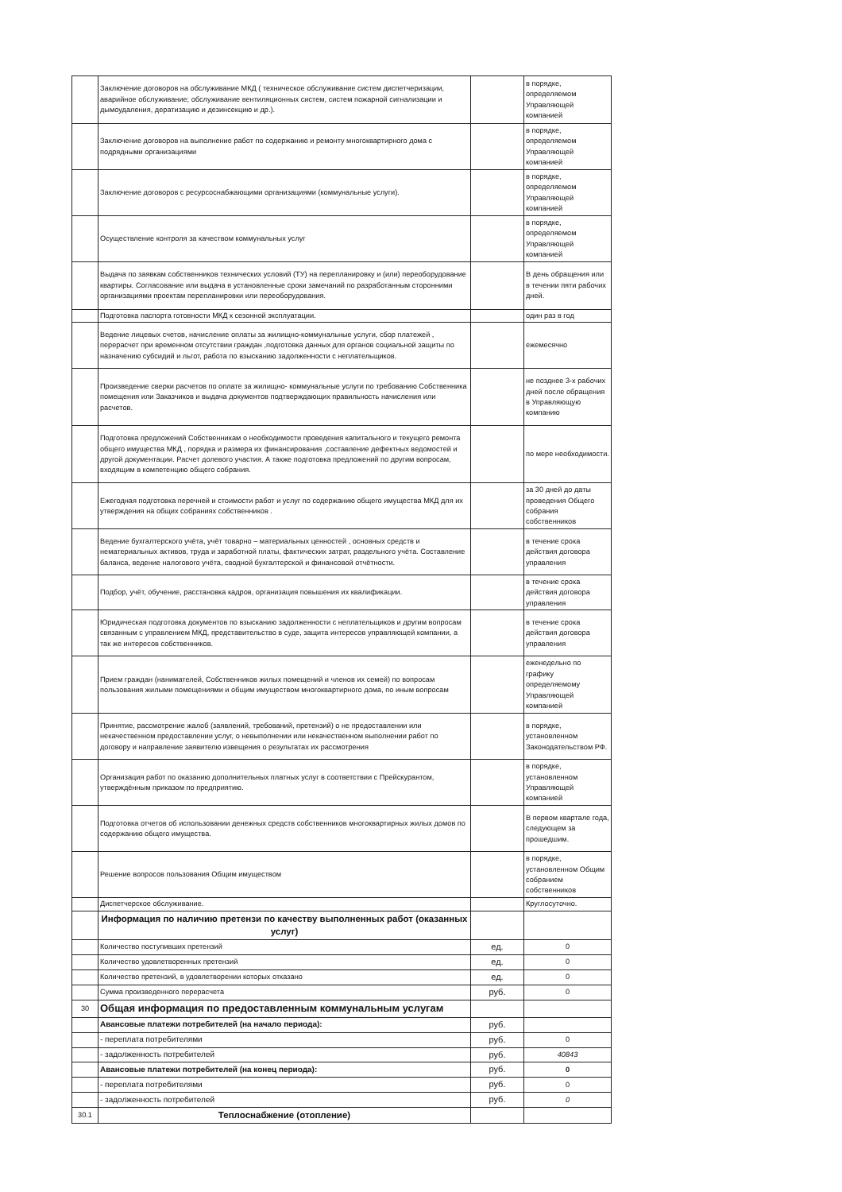| | Заключение договоров на обслуживание МКД ( техническое обслуживание систем диспетчеризации, аварийное обслуживание; обслуживание вентиляционных систем, систем пожарной сигнализации и дымоудаления, дератизацию и дезинсекцию и др.). | | в порядке, определяемом Управляющей компанией |
| | Заключение договоров на выполнение работ по содержанию и ремонту многоквартирного дома с подрядными организациями | | в порядке, определяемом Управляющей компанией |
| | Заключение договоров с ресурсоснабжающими организациями (коммунальные услуги). | | в порядке, определяемом Управляющей компанией |
| | Осуществление контроля за качеством коммунальных услуг | | в порядке, определяемом Управляющей компанией |
| | Выдача по заявкам собственников технических условий (ТУ) на перепланировку и (или) переоборудование квартиры. Согласование или выдача в установленные сроки замечаний по разработанным сторонними организациями проектам перепланировки или переоборудования. | | В день обращения или в течении пяти рабочих дней. |
| | Подготовка паспорта готовности МКД к сезонной эксплуатации. | | один раз в год |
| | Ведение лицевых счетов, начисление оплаты за жилищно-коммунальные услуги, сбор платежей , перерасчет при временном отсутствии граждан ,подготовка данных для органов социальной защиты по назначению субсидий и льгот, работа по взысканию задолженности с неплательщиков. | | ежемесячно |
| | Произведение сверки расчетов по оплате за жилищно- коммунальные услуги по требованию Собственника помещения или Заказчиков и выдача документов подтверждающих правильность начисления или расчетов. | | не позднее 3-х рабочих дней после обращения в Управляющую компанию |
| | Подготовка предложений Собственникам о необходимости проведения капитального и текущего ремонта общего имущества МКД , порядка и размера их финансирования ,составление дефектных ведомостей и другой документации. Расчет долевого участия. А также подготовка предложений по другим вопросам, входящим в компетенцию общего собрания. | | по мере необходимости. |
| | Ежегодная подготовка перечней и стоимости работ и услуг по содержанию общего имущества МКД для их утверждения на общих собраниях собственников . | | за 30 дней до даты проведения Общего собрания собственников |
| | Ведение бухгалтерского учёта, учёт товарно – материальных ценностей , основных средств и нематериальных активов, труда и заработной платы, фактических затрат, раздельного учёта. Составление баланса, ведение налогового учёта, сводной бухгалтерской и финансовой отчётности. | | в течение срока действия договора управления |
| | Подбор, учёт, обучение, расстановка кадров, организация повышения их квалификации. | | в течение срока действия договора управления |
| | Юридическая подготовка документов по взысканию задолженности с неплательщиков и другим вопросам связанным с управлением МКД, представительство в суде, защита интересов управляющей компании, а так же интересов собственников. | | в течение срока действия договора управления |
| | Прием граждан (нанимателей, Собственников жилых помещений и членов их семей) по вопросам пользования жилыми помещениями и общим имуществом многоквартирного дома, по иным вопросам | | еженедельно по графику определяемому Управляющей компанией |
| | Принятие, рассмотрение жалоб (заявлений, требований, претензий) о не предоставлении или некачественном предоставлении услуг, о невыполнении или некачественном выполнении работ по договору и направление заявителю извещения о результатах их рассмотрения | | в порядке, установленном Законодательством РФ. |
| | Организация работ по оказанию дополнительных платных услуг в соответствии с Прейскурантом, утверждённым приказом по предприятию. | | в порядке, установленном Управляющей компанией |
| | Подготовка отчетов об использовании денежных средств собственников многоквартирных жилых домов по содержанию общего имущества. | | В первом квартале года, следующем за прошедшим. |
| | Решение вопросов пользования Общим имуществом | | в порядке, установленном Общим собранием собственников |
| | Диспетчерское обслуживание. | | Круглосуточно. |
| | Информация по наличию претензи по качеству выполненных работ (оказанных услуг) | | |
| | Количество поступивших претензий | ед. | 0 |
| | Количество удовлетворенных претензий | ед. | 0 |
| | Количество претензий, в удовлетворении которых отказано | ед. | 0 |
| | Сумма произведенного перерасчета | руб. | 0 |
| 30 | Общая информация по предоставленным коммунальным услугам | | |
| | Авансовые платежи потребителей (на начало периода): | руб. | |
| | - переплата потребителями | руб. | 0 |
| | - задолженность потребителей | руб. | 40843 |
| | Авансовые платежи потребителей (на конец периода): | руб. | 0 |
| | - переплата потребителями | руб. | 0 |
| | - задолженность потребителей | руб. | 0 |
| 30.1 | Теплоснабжение (отопление) | | |